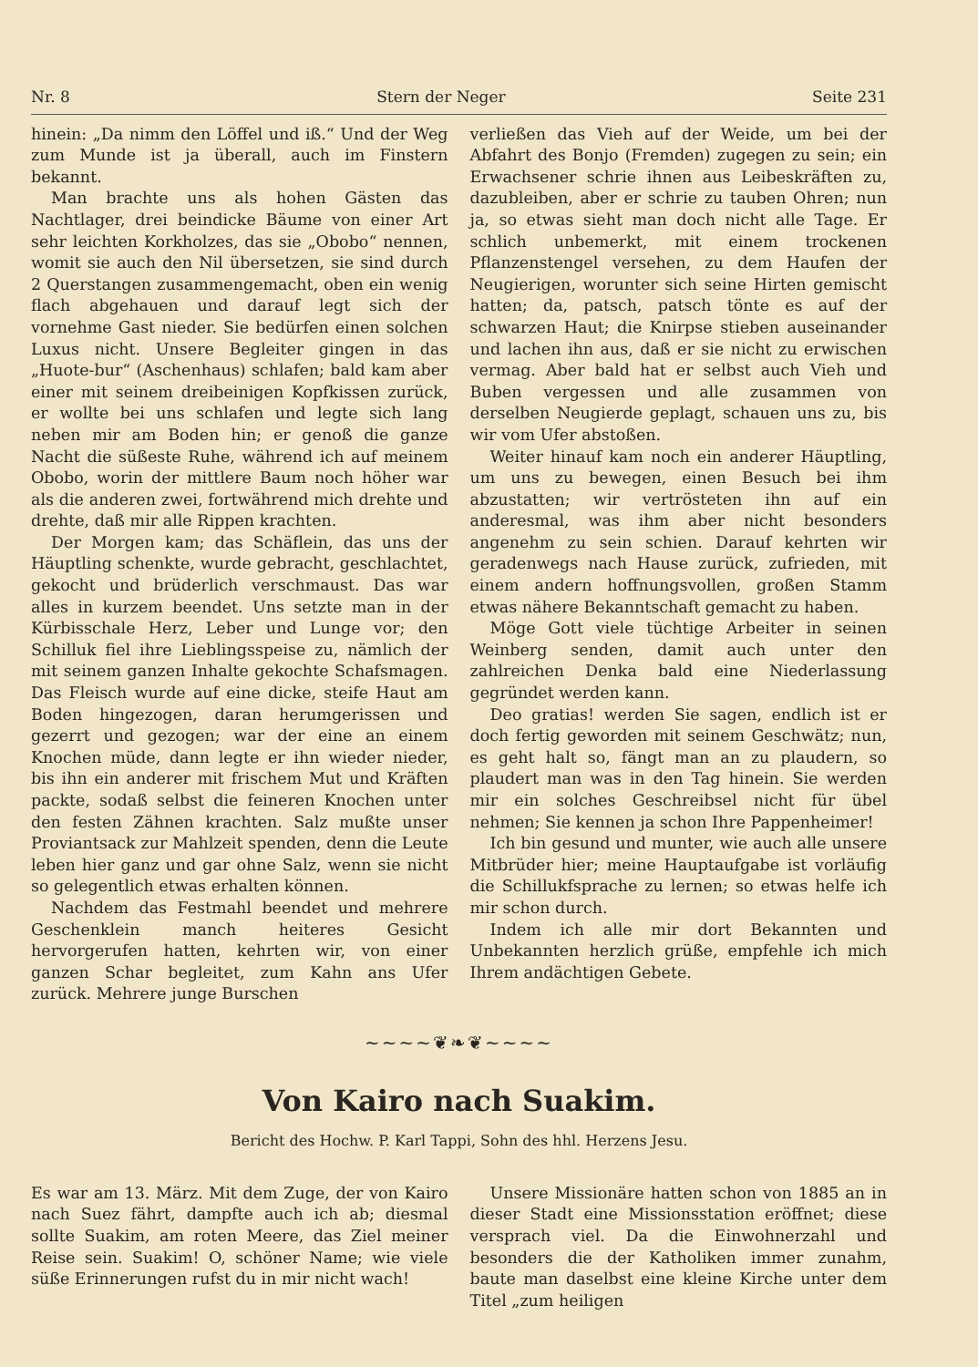Nr. 8 Stern der Neger Seite 231
hinein: „Da nimm den Löffel und iß.“ Und der Weg zum Munde ist ja überall, auch im Finstern bekannt.
Man brachte uns als hohen Gästen das Nachtlager, drei beindicke Bäume von einer Art sehr leichten Korkholzes, das sie „Obobo“ nennen, womit sie auch den Nil übersetzen, sie sind durch 2 Querstangen zusammengemacht, oben ein wenig flach abgehauen und darauf legt sich der vornehme Gast nieder. Sie bedürfen einen solchen Luxus nicht. Unsere Begleiter gingen in das „Huote-bur“ (Aschenhaus) schlafen; bald kam aber einer mit seinem dreibeinigen Kopfkissen zurück, er wollte bei uns schlafen und legte sich lang neben mir am Boden hin; er genoß die ganze Nacht die süßeste Ruhe, während ich auf meinem Obobo, worin der mittlere Baum noch höher war als die anderen zwei, fortwährend mich drehte und drehte, daß mir alle Rippen krachten.
Der Morgen kam; das Schäflein, das uns der Häuptling schenkte, wurde gebracht, geschlachtet, gekocht und brüderlich verschmaust. Das war alles in kurzem beendet. Uns setzte man in der Kürbisschale Herz, Leber und Lunge vor; den Schilluk fiel ihre Lieblingsspeise zu, nämlich der mit seinem ganzen Inhalte gekochte Schafsmagen. Das Fleisch wurde auf eine dicke, steife Haut am Boden hingezogen, daran herumgerissen und gezerrt und gezogen; war der eine an einem Knochen müde, dann legte er ihn wieder nieder, bis ihn ein anderer mit frischem Mut und Kräften packte, sodaß selbst die feineren Knochen unter den festen Zähnen krachten. Salz mußte unser Proviantsack zur Mahlzeit spenden, denn die Leute leben hier ganz und gar ohne Salz, wenn sie nicht so gelegentlich etwas erhalten können.
Nachdem das Festmahl beendet und mehrere Geschenklein manch heiteres Gesicht hervorgerufen hatten, kehrten wir, von einer ganzen Schar begleitet, zum Kahn ans Ufer zurück. Mehrere junge Burschen
verließen das Vieh auf der Weide, um bei der Abfahrt des Bonjo (Fremden) zugegen zu sein; ein Erwachsener schrie ihnen aus Leibeskräften zu, dazubleiben, aber er schrie zu tauben Ohren; nun ja, so etwas sieht man doch nicht alle Tage. Er schlich unbemerkt, mit einem trockenen Pflanzenstengel versehen, zu dem Haufen der Neugierigen, worunter sich seine Hirten gemischt hatten; da, patsch, patsch tönte es auf der schwarzen Haut; die Knirpse stieben auseinander und lachen ihn aus, daß er sie nicht zu erwischen vermag. Aber bald hat er selbst auch Vieh und Buben vergessen und alle zusammen von derselben Neugierde geplagt, schauen uns zu, bis wir vom Ufer abstoßen.
Weiter hinauf kam noch ein anderer Häuptling, um uns zu bewegen, einen Besuch bei ihm abzustatten; wir vertrösteten ihn auf ein anderesmal, was ihm aber nicht besonders angenehm zu sein schien. Darauf kehrten wir geradenwegs nach Hause zurück, zufrieden, mit einem andern hoffnungsvollen, großen Stamm etwas nähere Bekanntschaft gemacht zu haben.
Möge Gott viele tüchtige Arbeiter in seinen Weinberg senden, damit auch unter den zahlreichen Denka bald eine Niederlassung gegründet werden kann.
Deo gratias! werden Sie sagen, endlich ist er doch fertig geworden mit seinem Geschwätz; nun, es geht halt so, fängt man an zu plaudern, so plaudert man was in den Tag hinein. Sie werden mir ein solches Geschreibsel nicht für übel nehmen; Sie kennen ja schon Ihre Pappenheimer!
Ich bin gesund und munter, wie auch alle unsere Mitbrüder hier; meine Hauptaufgabe ist vorläufig die Schillukfsprache zu lernen; so etwas helfe ich mir schon durch.
Indem ich alle mir dort Bekannten und Unbekannten herzlich grüße, empfehle ich mich Ihrem andächtigen Gebete.
~~~~❦❧❦~~~~
Von Kairo nach Suakim.
Bericht des Hochw. P. Karl Tappi, Sohn des hhl. Herzens Jesu.
Es war am 13. März. Mit dem Zuge, der von Kairo nach Suez fährt, dampfte auch ich ab; diesmal sollte Suakim, am roten Meere, das Ziel meiner Reise sein. Suakim! O, schöner Name; wie viele süße Erinnerungen rufst du in mir nicht wach!
Unsere Missionäre hatten schon von 1885 an in dieser Stadt eine Missionsstation eröffnet; diese versprach viel. Da die Einwohnerzahl und besonders die der Katholiken immer zunahm, baute man daselbst eine kleine Kirche unter dem Titel „zum heiligen